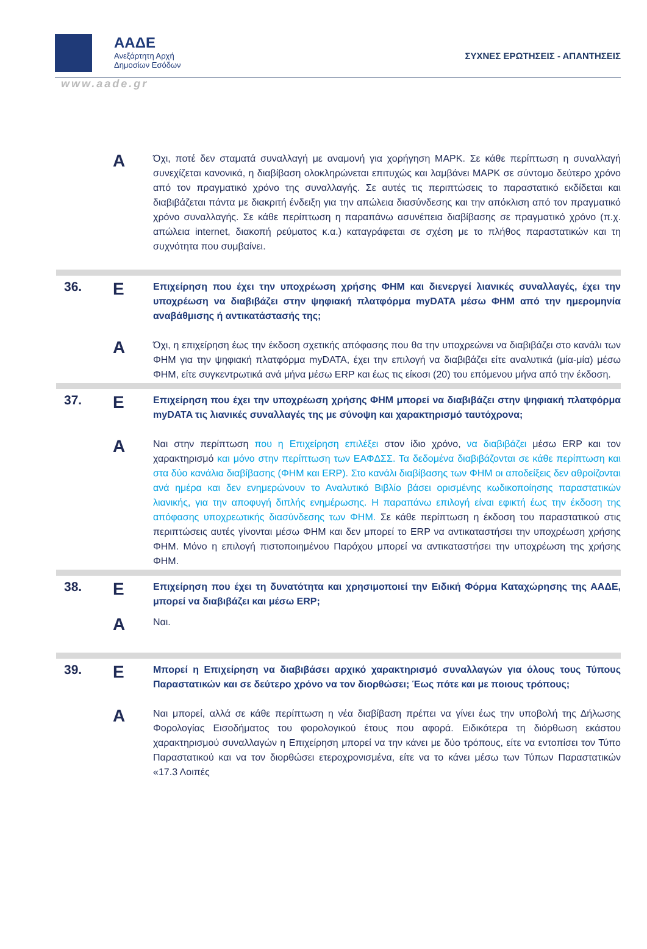ΑΑΔΕ
Ανεξάρτητη Αρχή
Δημοσίων Εσόδων
ΣΥΧΝΕΣ ΕΡΩΤΗΣΕΙΣ - ΑΠΑΝΤΗΣΕΙΣ
www.aade.gr
Α
Όχι, ποτέ δεν σταματά συναλλαγή με αναμονή για χορήγηση ΜΑΡΚ. Σε κάθε περίπτωση η συναλλαγή συνεχίζεται κανονικά, η διαβίβαση ολοκληρώνεται επιτυχώς και λαμβάνει ΜΑΡΚ σε σύντομο δεύτερο χρόνο από τον πραγματικό χρόνο της συναλλαγής. Σε αυτές τις περιπτώσεις το παραστατικό εκδίδεται και διαβιβάζεται πάντα με διακριτή ένδειξη για την απώλεια διασύνδεσης και την απόκλιση από τον πραγματικό χρόνο συναλλαγής. Σε κάθε περίπτωση η παραπάνω ασυνέπεια διαβίβασης σε πραγματικό χρόνο (π.χ. απώλεια internet, διακοπή ρεύματος κ.α.) καταγράφεται σε σχέση με το πλήθος παραστατικών και τη συχνότητα που συμβαίνει.
36.
Ε
Επιχείρηση που έχει την υποχρέωση χρήσης ΦΗΜ και διενεργεί λιανικές συναλλαγές, έχει την υποχρέωση να διαβιβάζει στην ψηφιακή πλατφόρμα myDATA μέσω ΦΗΜ από την ημερομηνία αναβάθμισης ή αντικατάστασής της;
Α
Όχι, η επιχείρηση έως την έκδοση σχετικής απόφασης που θα την υποχρεώνει να διαβιβάζει στο κανάλι των ΦΗΜ για την ψηφιακή πλατφόρμα myDATA, έχει την επιλογή να διαβιβάζει είτε αναλυτικά (μία-μία) μέσω ΦΗΜ, είτε συγκεντρωτικά ανά μήνα μέσω ERP και έως τις είκοσι (20) του επόμενου μήνα από την έκδοση.
37.
Ε
Επιχείρηση που έχει την υποχρέωση χρήσης ΦΗΜ μπορεί να διαβιβάζει στην ψηφιακή πλατφόρμα myDATA τις λιανικές συναλλαγές της με σύνοψη και χαρακτηρισμό ταυτόχρονα;
Α
Ναι στην περίπτωση που η Επιχείρηση επιλέξει στον ίδιο χρόνο, να διαβιβάζει μέσω ERP και τον χαρακτηρισμό και μόνο στην περίπτωση των ΕΑΦΔΣΣ. Τα δεδομένα διαβιβάζονται σε κάθε περίπτωση και στα δύο κανάλια διαβίβασης (ΦΗΜ και ERP). Στο κανάλι διαβίβασης των ΦΗΜ οι αποδείξεις δεν αθροίζονται ανά ημέρα και δεν ενημερώνουν το Αναλυτικό Βιβλίο βάσει ορισμένης κωδικοποίησης παραστατικών λιανικής, για την αποφυγή διπλής ενημέρωσης. Η παραπάνω επιλογή είναι εφικτή έως την έκδοση της απόφασης υποχρεωτικής διασύνδεσης των ΦΗΜ. Σε κάθε περίπτωση η έκδοση του παραστατικού στις περιπτώσεις αυτές γίνονται μέσω ΦΗΜ και δεν μπορεί το ERP να αντικαταστήσει την υποχρέωση χρήσης ΦΗΜ. Μόνο η επιλογή πιστοποιημένου Παρόχου μπορεί να αντικαταστήσει την υποχρέωση της χρήσης ΦΗΜ.
38.
Ε
Επιχείρηση που έχει τη δυνατότητα και χρησιμοποιεί την Ειδική Φόρμα Καταχώρησης της ΑΑΔΕ, μπορεί να διαβιβάζει και μέσω ERP;
Α
Ναι.
39.
Ε
Μπορεί η Επιχείρηση να διαβιβάσει αρχικό χαρακτηρισμό συναλλαγών για όλους τους Τύπους Παραστατικών και σε δεύτερο χρόνο να τον διορθώσει; Έως πότε και με ποιους τρόπους;
Α
Ναι μπορεί, αλλά σε κάθε περίπτωση η νέα διαβίβαση πρέπει να γίνει έως την υποβολή της Δήλωσης Φορολογίας Εισοδήματος του φορολογικού έτους που αφορά. Ειδικότερα τη διόρθωση εκάστου χαρακτηρισμού συναλλαγών η Επιχείρηση μπορεί να την κάνει με δύο τρόπους, είτε να εντοπίσει τον Τύπο Παραστατικού και να τον διορθώσει ετεροχρονισμένα, είτε να το κάνει μέσω των Τύπων Παραστατικών «17.3 Λοιπές